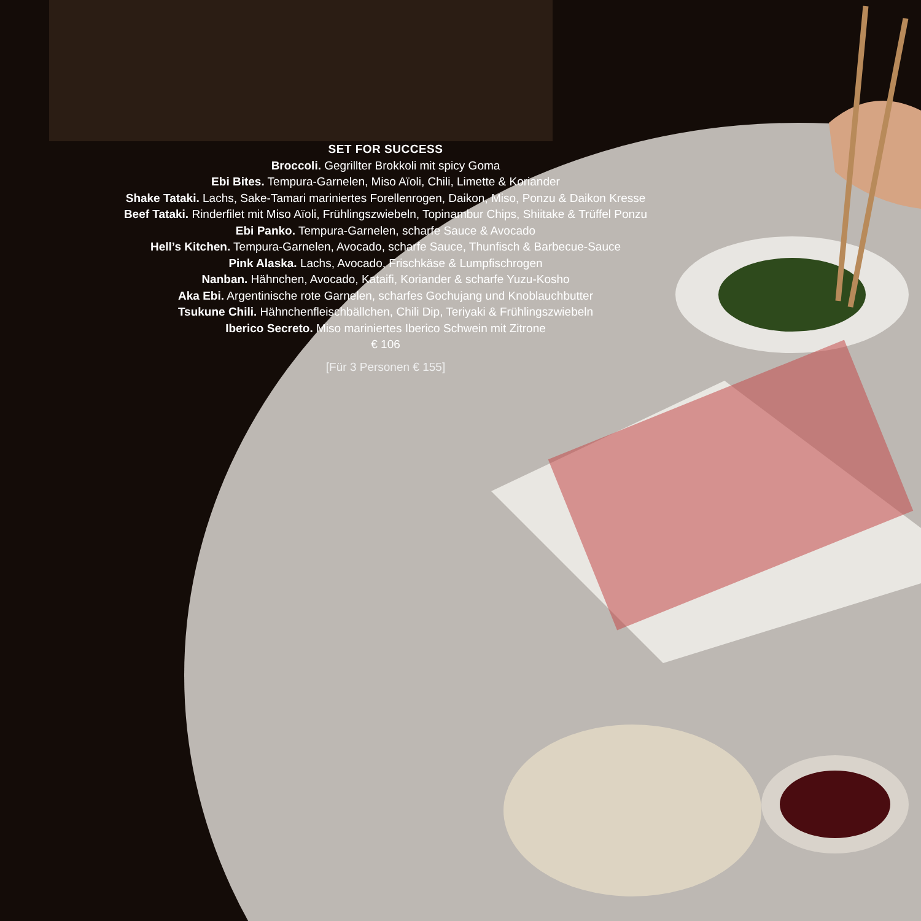SET FOR SUCCESS
Broccoli. Gegrillter Brokkoli mit spicy Goma
Ebi Bites. Tempura-Garnelen, Miso Aïoli, Chili, Limette & Koriander
Shake Tataki. Lachs, Sake-Tamari mariniertes Forellenrogen, Daikon, Miso, Ponzu & Daikon Kresse
Beef Tataki. Rinderfilet mit Miso Aïoli, Frühlingszwiebeln, Topinambur Chips, Shiitake & Trüffel Ponzu
Ebi Panko. Tempura-Garnelen, scharfe Sauce & Avocado
Hell’s Kitchen. Tempura-Garnelen, Avocado, scharfe Sauce, Thunfisch & Barbecue-Sauce
Pink Alaska. Lachs, Avocado, Frischkäse & Lumpfischrogen
Nanban. Hähnchen, Avocado, Kataifi, Koriander & scharfe Yuzu-Kosho
Aka Ebi. Argentinische rote Garnelen, scharfes Gochujang und Knoblauchbutter
Tsukune Chili. Hähnchenfleischbällchen, Chili Dip, Teriyaki & Frühlingszwiebeln
Iberico Secreto. Miso mariniertes Iberico Schwein mit Zitrone
€ 106
[Für 3 Personen € 155]